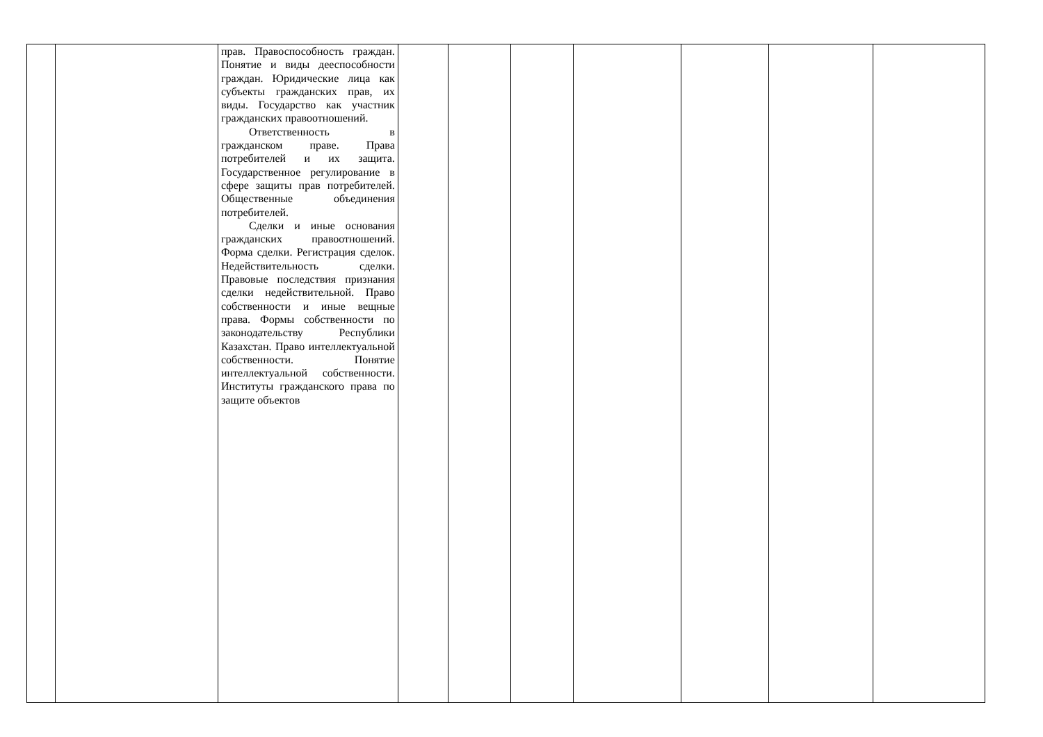| | | прав. Правоспособность граждан. Понятие и виды дееспособности граждан. Юридические лица как субъекты гражданских прав, их виды. Государство как участник гражданских правоотношений. Ответственность в гражданском праве. Права потребителей и их защита. Государственное регулирование в сфере защиты прав потребителей. Общественные объединения потребителей. Сделки и иные основания гражданских правоотношений. Форма сделки. Регистрация сделок. Недействительность сделки. Правовые последствия признания сделки недействительной. Право собственности и иные вещные права. Формы собственности по законодательству Республики Казахстан. Право интеллектуальной собственности. Понятие интеллектуальной собственности. Институты гражданского права по защите объектов | | | | | | | |